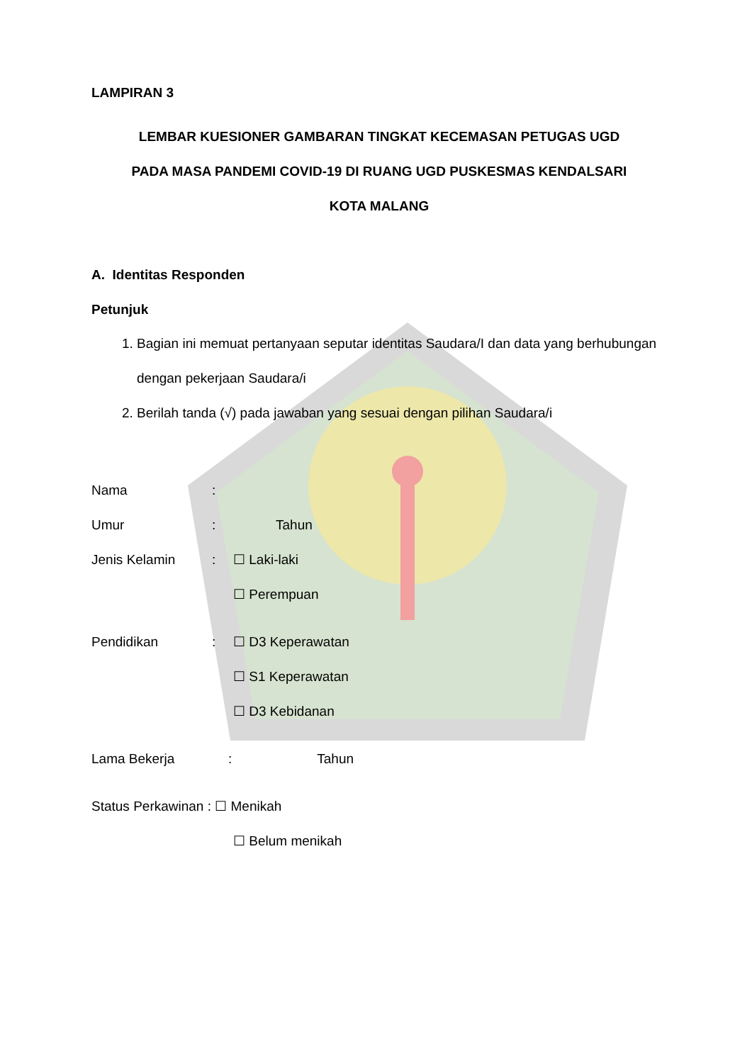LAMPIRAN 3
LEMBAR KUESIONER GAMBARAN TINGKAT KECEMASAN PETUGAS UGD
PADA MASA PANDEMI COVID-19 DI RUANG UGD PUSKESMAS KENDALSARI
KOTA MALANG
A. Identitas Responden
Petunjuk
1. Bagian ini memuat pertanyaan seputar identitas Saudara/I dan data yang berhubungan dengan pekerjaan Saudara/i
2. Berilah tanda (√) pada jawaban yang sesuai dengan pilihan Saudara/i
Nama:
Umur: Tahun
Jenis Kelamin: ☐ Laki-laki
☐ Perempuan
Pendidikan: ☐ D3 Keperawatan
☐ S1 Keperawatan
☐ D3 Kebidanan
Lama Bekerja: Tahun
Status Perkawinan : ☐ Menikah
☐ Belum menikah